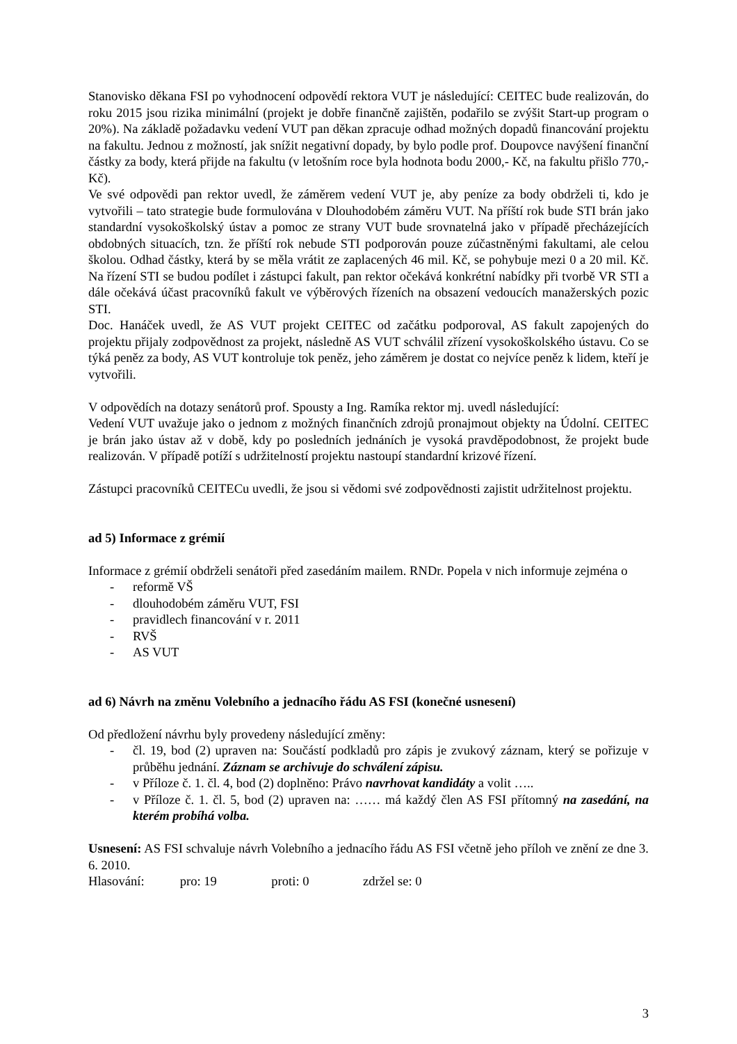Stanovisko děkana FSI po vyhodnocení odpovědí rektora VUT je následující: CEITEC bude realizován, do roku 2015 jsou rizika minimální (projekt je dobře finančně zajištěn, podařilo se zvýšit Start-up program o 20%). Na základě požadavku vedení VUT pan děkan zpracuje odhad možných dopadů financování projektu na fakultu. Jednou z možností, jak snížit negativní dopady, by bylo podle prof. Doupovce navýšení finanční částky za body, která přijde na fakultu (v letošním roce byla hodnota bodu 2000,- Kč, na fakultu přišlo 770,- Kč).
Ve své odpovědi pan rektor uvedl, že záměrem vedení VUT je, aby peníze za body obdrželi ti, kdo je vytvořili – tato strategie bude formulována v Dlouhodobém záměru VUT. Na příští rok bude STI brán jako standardní vysokoškolský ústav a pomoc ze strany VUT bude srovnatelná jako v případě přecházejících obdobných situacích, tzn. že příští rok nebude STI podporován pouze zúčastněnými fakultami, ale celou školou. Odhad částky, která by se měla vrátit ze zaplacených 46 mil. Kč, se pohybuje mezi 0 a 20 mil. Kč. Na řízení STI se budou podílet i zástupci fakult, pan rektor očekává konkrétní nabídky při tvorbě VR STI a dále očekává účast pracovníků fakult ve výběrových řízeních na obsazení vedoucích manažerských pozic STI.
Doc. Hanáček uvedl, že AS VUT projekt CEITEC od začátku podporoval, AS fakult zapojených do projektu přijaly zodpovědnost za projekt, následně AS VUT schválil zřízení vysokoškolského ústavu. Co se týká peněz za body, AS VUT kontroluje tok peněz, jeho záměrem je dostat co nejvíce peněz k lidem, kteří je vytvořili.
V odpovědích na dotazy senátorů prof. Spousty a Ing. Ramíka rektor mj. uvedl následující:
Vedení VUT uvažuje jako o jednom z možných finančních zdrojů pronajmout objekty na Údolní. CEITEC je brán jako ústav až v době, kdy po posledních jednáních je vysoká pravděpodobnost, že projekt bude realizován. V případě potíží s udržitelností projektu nastoupí standardní krizové řízení.
Zástupci pracovníků CEITECu uvedli, že jsou si vědomi své zodpovědnosti zajistit udržitelnost projektu.
ad 5) Informace z grémií
Informace z grémií obdrželi senátoři před zasedáním mailem. RNDr. Popela v nich informuje zejména o
- reformě VŠ
- dlouhodobém záměru VUT, FSI
- pravidlech financování v r. 2011
- RVŠ
- AS VUT
ad 6) Návrh na změnu Volebního a jednacího řádu AS FSI (konečné usnesení)
Od předložení návrhu byly provedeny následující změny:
- čl. 19, bod (2) upraven na: Součástí podkladů pro zápis je zvukový záznam, který se pořizuje v průběhu jednání. Záznam se archivuje do schválení zápisu.
- v Příloze č. 1. čl. 4, bod (2) doplněno: Právo navrhovat kandidáty a volit …..
- v Příloze č. 1. čl. 5, bod (2) upraven na: …… má každý člen AS FSI přítomný na zasedání, na kterém probíhá volba.
Usnesení: AS FSI schvaluje návrh Volebního a jednacího řádu AS FSI včetně jeho příloh ve znění ze dne 3. 6. 2010.
Hlasování: pro: 19 proti: 0 zdržel se: 0
3